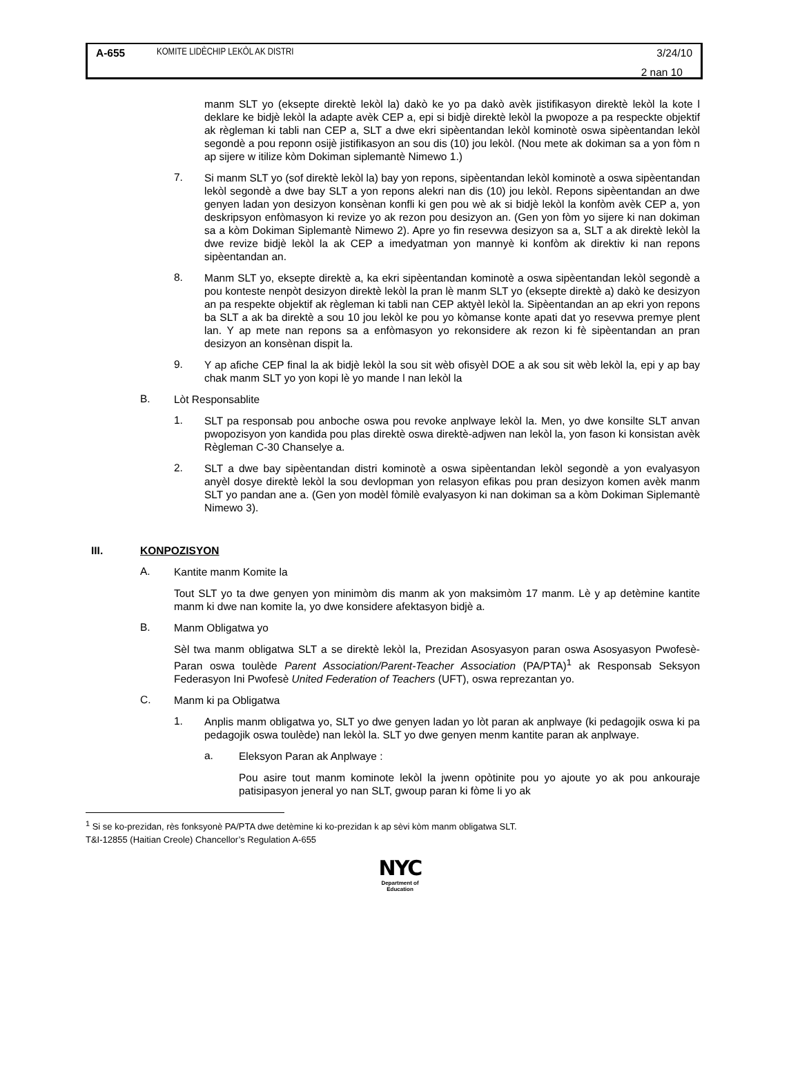A-655 KOMITE LIDÈCHIP LEKÒL AK DISTRI 3/24/10
2 nan 10
manm SLT yo (eksepte direktè lekòl la) dakò ke yo pa dakò avèk jistifikasyon direktè lekòl la kote l deklare ke bidjè lekòl la adapte avèk CEP a, epi si bidjè direktè lekòl la pwopoze a pa respeckte objektif ak règleman ki tabli nan CEP a, SLT a dwe ekri sipèentandan lekòl kominotè oswa sipèentandan lekòl segondè a pou reponn osijè jistifikasyon an sou dis (10) jou lekòl. (Nou mete ak dokiman sa a yon fòm n ap sijere w itilize kòm Dokiman siplemantè Nimewo 1.)
7.
Si manm SLT yo (sof direktè lekòl la) bay yon repons, sipèentandan lekòl kominotè a oswa sipèentandan lekòl segondè a dwe bay SLT a yon repons alekri nan dis (10) jou lekòl. Repons sipèentandan an dwe genyen ladan yon desizyon konsènan konfli ki gen pou wè ak si bidjè lekòl la konfòm avèk CEP a, yon deskripsyon enfòmasyon ki revize yo ak rezon pou desizyon an. (Gen yon fòm yo sijere ki nan dokiman sa a kòm Dokiman Siplemantè Nimewo 2). Apre yo fin resevwa desizyon sa a, SLT a ak direktè lekòl la dwe revize bidjè lekòl la ak CEP a imedyatman yon mannyè ki konfòm ak direktiv ki nan repons sipèentandan an.
8.
Manm SLT yo, eksepte direktè a, ka ekri sipèentandan kominotè a oswa sipèentandan lekòl segondè a pou konteste nenpòt desizyon direktè lekòl la pran lè manm SLT yo (eksepte direktè a) dakò ke desizyon an pa respekte objektif ak règleman ki tabli nan CEP aktyèl lekòl la. Sipèentandan an ap ekri yon repons ba SLT a ak ba direktè a sou 10 jou lekòl ke pou yo kòmanse konte apati dat yo resevwa premye plent lan. Y ap mete nan repons sa a enfòmasyon yo rekonsidere ak rezon ki fè sipèentandan an pran desizyon an konsènan dispit la.
9.
Y ap afiche CEP final la ak bidjè lekòl la sou sit wèb ofisyèl DOE a ak sou sit wèb lekòl la, epi y ap bay chak manm SLT yo yon kopi lè yo mande l nan lekòl la
B.
Lòt Responsablite
1.
SLT pa responsab pou anboche oswa pou revoke anplwaye lekòl la. Men, yo dwe konsilte SLT anvan pwopozisyon yon kandida pou plas direktè oswa direktè-adjwen nan lekòl la, yon fason ki konsistan avèk Règleman C-30 Chanselye a.
2.
SLT a dwe bay sipèentandan distri kominotè a oswa sipèentandan lekòl segondè a yon evalyasyon anyèl dosye direktè lekòl la sou devlopman yon relasyon efikas pou pran desizyon komen avèk manm SLT yo pandan ane a. (Gen yon modèl fòmilè evalyasyon ki nan dokiman sa a kòm Dokiman Siplemantè Nimewo 3).
III. KONPOZISYON
A.
Kantite manm Komite la
Tout SLT yo ta dwe genyen yon minimòm dis manm ak yon maksimòm 17 manm. Lè y ap detèmine kantite manm ki dwe nan komite la, yo dwe konsidere afektasyon bidjè a.
B.
Manm Obligatwa yo
Sèl twa manm obligatwa SLT a se direktè lekòl la, Prezidan Asosyasyon paran oswa Asosyasyon Pwofesè-Paran oswa toulède Parent Association/Parent-Teacher Association (PA/PTA)<sup>1</sup> ak Responsab Seksyon Federasyon Ini Pwofesè United Federation of Teachers (UFT), oswa reprezantan yo.
C.
Manm ki pa Obligatwa
1.
Anplis manm obligatwa yo, SLT yo dwe genyen ladan yo lòt paran ak anplwaye (ki pedagojik oswa ki pa pedagojik oswa toulède) nan lekòl la. SLT yo dwe genyen menm kantite paran ak anplwaye.
a.
Eleksyon Paran ak Anplwaye :
Pou asire tout manm kominote lekòl la jwenn opòtinite pou yo ajoute yo ak pou ankouraje patisipasyon jeneral yo nan SLT, gwoup paran ki fòme li yo ak
<sup>1</sup> Si se ko-prezidan, rès fonksyonè PA/PTA dwe detèmine ki ko-prezidan k ap sèvi kòm manm obligatwa SLT.
T&I-12855 (Haitian Creole) Chancellor’s Regulation A-655
NYC
Department of
Education